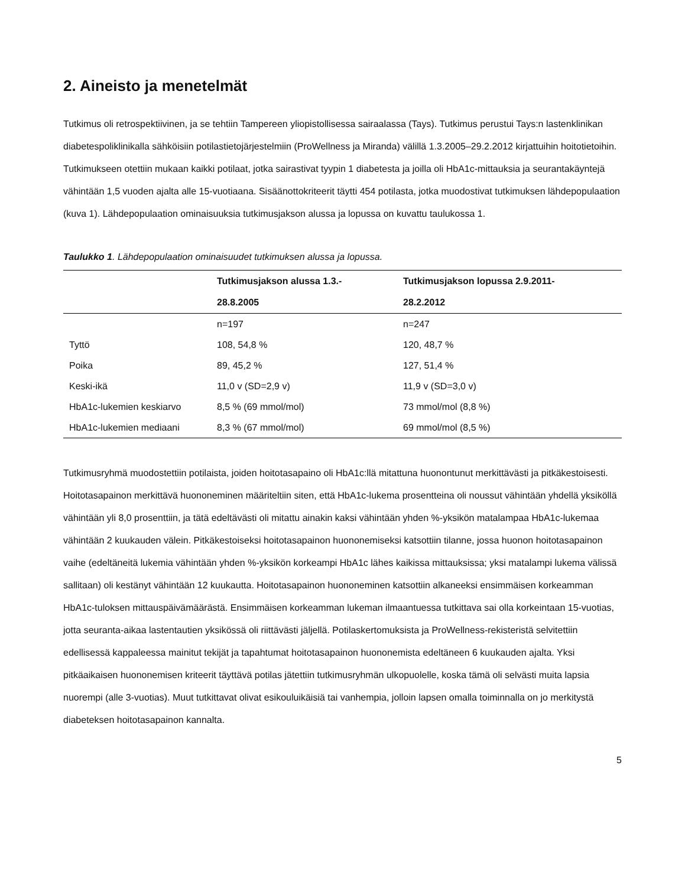2. Aineisto ja menetelmät
Tutkimus oli retrospektiivinen, ja se tehtiin Tampereen yliopistollisessa sairaalassa (Tays). Tutkimus perustui Tays:n lastenklinikan diabetespoliklinikalla sähköisiin potilastietojärjestelmiin (ProWellness ja Miranda) välillä 1.3.2005–29.2.2012 kirjattuihin hoitotietoihin. Tutkimukseen otettiin mukaan kaikki potilaat, jotka sairastivat tyypin 1 diabetesta ja joilla oli HbA1c-mittauksia ja seurantakäyntejä vähintään 1,5 vuoden ajalta alle 15-vuotiaana. Sisäänottokriteerit täytti 454 potilasta, jotka muodostivat tutkimuksen lähdepopulaation (kuva 1). Lähdepopulaation ominaisuuksia tutkimusjakson alussa ja lopussa on kuvattu taulukossa 1.
Taulukko 1. Lähdepopulaation ominaisuudet tutkimuksen alussa ja lopussa.
| | Tutkimusjakson alussa 1.3.- 28.8.2005 | Tutkimusjakson lopussa 2.9.2011- 28.2.2012 |
| --- | --- | --- |
| | n=197 | n=247 |
| Tyttö | 108, 54,8 % | 120, 48,7 % |
| Poika | 89, 45,2 % | 127, 51,4 % |
| Keski-ikä | 11,0 v (SD=2,9 v) | 11,9 v (SD=3,0 v) |
| HbA1c-lukemien keskiarvo | 8,5 % (69 mmol/mol) | 73 mmol/mol (8,8 %) |
| HbA1c-lukemien mediaani | 8,3 % (67 mmol/mol) | 69 mmol/mol (8,5 %) |
Tutkimusryhmä muodostettiin potilaista, joiden hoitotasapaino oli HbA1c:llä mitattuna huonontunut merkittävästi ja pitkäkestoisesti. Hoitotasapainon merkittävä huononeminen määriteltiin siten, että HbA1c-lukema prosentteina oli noussut vähintään yhdellä yksiköllä vähintään yli 8,0 prosenttiin, ja tätä edeltävästi oli mitattu ainakin kaksi vähintään yhden %-yksikön matalampaa HbA1c-lukemaa vähintään 2 kuukauden välein. Pitkäkestoiseksi hoitotasapainon huononemiseksi katsottiin tilanne, jossa huonon hoitotasapainon vaihe (edeltäneitä lukemia vähintään yhden %-yksikön korkeampi HbA1c lähes kaikissa mittauksissa; yksi matalampi lukema välissä sallitaan) oli kestänyt vähintään 12 kuukautta. Hoitotasapainon huononeminen katsottiin alkaneeksi ensimmäisen korkeamman HbA1c-tuloksen mittauspäivämäärästä. Ensimmäisen korkeamman lukeman ilmaantuessa tutkittava sai olla korkeintaan 15-vuotias, jotta seuranta-aikaa lastentautien yksikössä oli riittävästi jäljellä. Potilaskertomuksista ja ProWellness-rekisteristä selvitettiin edellisessä kappaleessa mainitut tekijät ja tapahtumat hoitotasapainon huononemista edeltäneen 6 kuukauden ajalta. Yksi pitkäaikaisen huononemisen kriteerit täyttävä potilas jätettiin tutkimusryhmän ulkopuolelle, koska tämä oli selvästi muita lapsia nuorempi (alle 3-vuotias). Muut tutkittavat olivat esikouluikäisiä tai vanhempia, jolloin lapsen omalla toiminnalla on jo merkitystä diabeteksen hoitotasapainon kannalta.
5